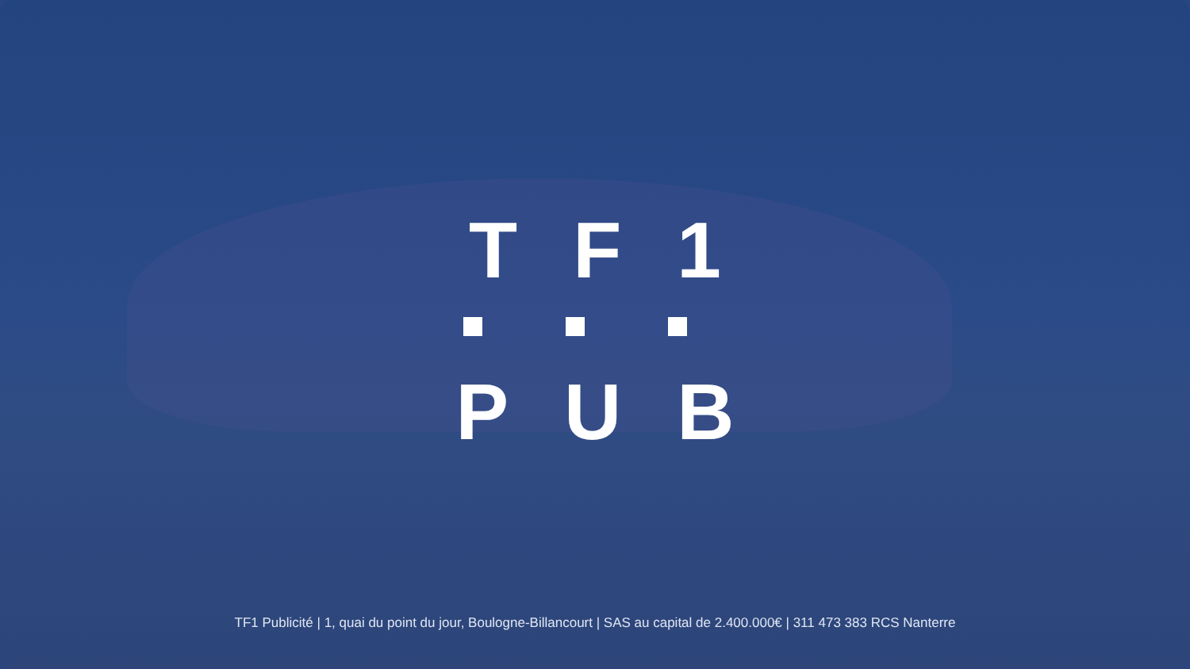TF1
PUB
TF1 Publicité | 1, quai du point du jour, Boulogne-Billancourt | SAS au capital de 2.400.000€ | 311 473 383 RCS Nanterre